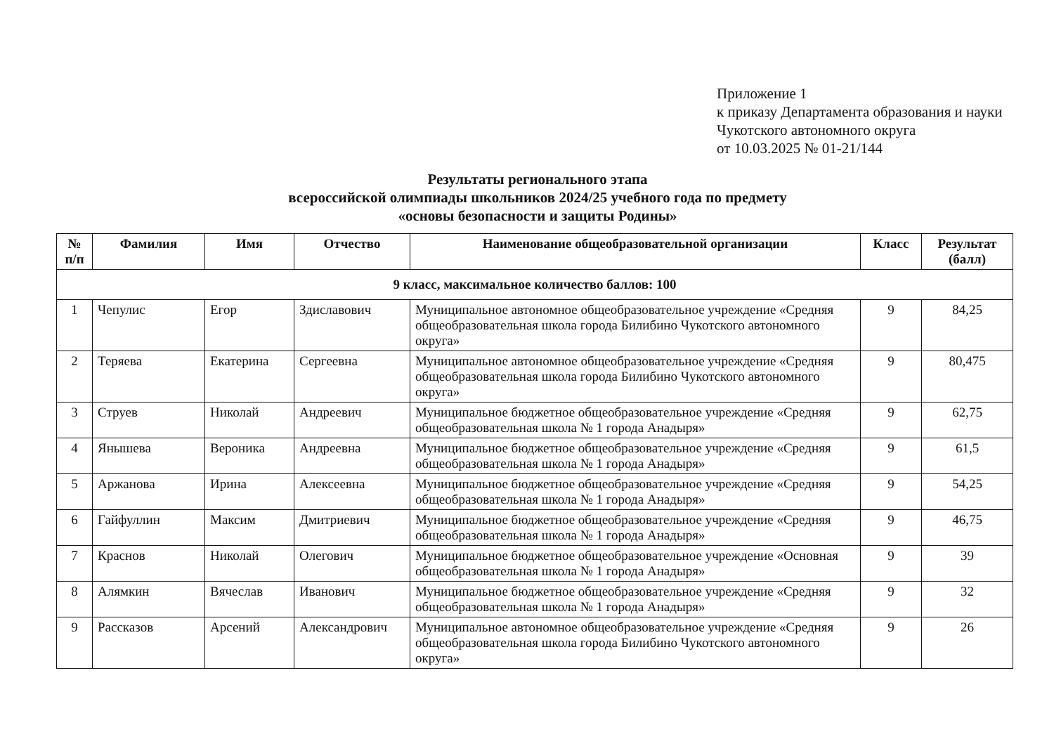Приложение 1
к приказу Департамента образования и науки Чукотского автономного округа
от 10.03.2025 № 01-21/144
Результаты регионального этапа
всероссийской олимпиады школьников 2024/25 учебного года по предмету
«основы безопасности и защиты Родины»
| № п/п | Фамилия | Имя | Отчество | Наименование общеобразовательной организации | Класс | Результат (балл) |
| --- | --- | --- | --- | --- | --- | --- |
| 9 класс, максимальное количество баллов: 100 | | | | | | |
| 1 | Чепулис | Егор | Здиславович | Муниципальное автономное общеобразовательное учреждение «Средняя общеобразовательная школа города Билибино Чукотского автономного округа» | 9 | 84,25 |
| 2 | Теряева | Екатерина | Сергеевна | Муниципальное автономное общеобразовательное учреждение «Средняя общеобразовательная школа города Билибино Чукотского автономного округа» | 9 | 80,475 |
| 3 | Струев | Николай | Андреевич | Муниципальное бюджетное общеобразовательное учреждение «Средняя общеобразовательная школа № 1 города Анадыря» | 9 | 62,75 |
| 4 | Янышева | Вероника | Андреевна | Муниципальное бюджетное общеобразовательное учреждение «Средняя общеобразовательная школа № 1 города Анадыря» | 9 | 61,5 |
| 5 | Аржанова | Ирина | Алексеевна | Муниципальное бюджетное общеобразовательное учреждение «Средняя общеобразовательная школа № 1 города Анадыря» | 9 | 54,25 |
| 6 | Гайфуллин | Максим | Дмитриевич | Муниципальное бюджетное общеобразовательное учреждение «Средняя общеобразовательная школа № 1 города Анадыря» | 9 | 46,75 |
| 7 | Краснов | Николай | Олегович | Муниципальное бюджетное общеобразовательное учреждение «Основная общеобразовательная школа № 1 города Анадыря» | 9 | 39 |
| 8 | Алямкин | Вячеслав | Иванович | Муниципальное бюджетное общеобразовательное учреждение «Средняя общеобразовательная школа № 1 города Анадыря» | 9 | 32 |
| 9 | Рассказов | Арсений | Александрович | Муниципальное автономное общеобразовательное учреждение «Средняя общеобразовательная школа города Билибино Чукотского автономного округа» | 9 | 26 |